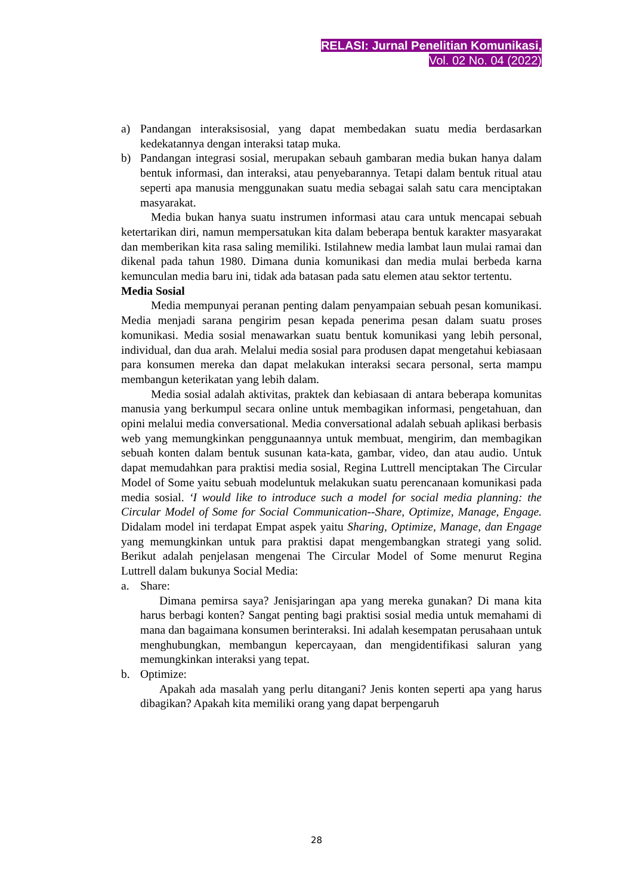RELASI: Jurnal Penelitian Komunikasi,
Vol. 02 No. 04 (2022)
a) Pandangan interaksisosial, yang dapat membedakan suatu media berdasarkan kedekatannya dengan interaksi tatap muka.
b) Pandangan integrasi sosial, merupakan sebauh gambaran media bukan hanya dalam bentuk informasi, dan interaksi, atau penyebarannya. Tetapi dalam bentuk ritual atau seperti apa manusia menggunakan suatu media sebagai salah satu cara menciptakan masyarakat.
Media bukan hanya suatu instrumen informasi atau cara untuk mencapai sebuah ketertarikan diri, namun mempersatukan kita dalam beberapa bentuk karakter masyarakat dan memberikan kita rasa saling memiliki. Istilahnew media lambat laun mulai ramai dan dikenal pada tahun 1980. Dimana dunia komunikasi dan media mulai berbeda karna kemunculan media baru ini, tidak ada batasan pada satu elemen atau sektor tertentu.
Media Sosial
Media mempunyai peranan penting dalam penyampaian sebuah pesan komunikasi. Media menjadi sarana pengirim pesan kepada penerima pesan dalam suatu proses komunikasi. Media sosial menawarkan suatu bentuk komunikasi yang lebih personal, individual, dan dua arah. Melalui media sosial para produsen dapat mengetahui kebiasaan para konsumen mereka dan dapat melakukan interaksi secara personal, serta mampu membangun keterikatan yang lebih dalam.
Media sosial adalah aktivitas, praktek dan kebiasaan di antara beberapa komunitas manusia yang berkumpul secara online untuk membagikan informasi, pengetahuan, dan opini melalui media conversational. Media conversational adalah sebuah aplikasi berbasis web yang memungkinkan penggunaannya untuk membuat, mengirim, dan membagikan sebuah konten dalam bentuk susunan kata-kata, gambar, video, dan atau audio. Untuk dapat memudahkan para praktisi media sosial, Regina Luttrell menciptakan The Circular Model of Some yaitu sebuah modeluntuk melakukan suatu perencanaan komunikasi pada media sosial. ‘I would like to introduce such a model for social media planning: the Circular Model of Some for Social Communication--Share, Optimize, Manage, Engage. Didalam model ini terdapat Empat aspek yaitu Sharing, Optimize, Manage, dan Engage yang memungkinkan untuk para praktisi dapat mengembangkan strategi yang solid. Berikut adalah penjelasan mengenai The Circular Model of Some menurut Regina Luttrell dalam bukunya Social Media:
a. Share:
Dimana pemirsa saya? Jenisjaringan apa yang mereka gunakan? Di mana kita harus berbagi konten? Sangat penting bagi praktisi sosial media untuk memahami di mana dan bagaimana konsumen berinteraksi. Ini adalah kesempatan perusahaan untuk menghubungkan, membangun kepercayaan, dan mengidentifikasi saluran yang memungkinkan interaksi yang tepat.
b. Optimize:
Apakah ada masalah yang perlu ditangani? Jenis konten seperti apa yang harus dibagikan? Apakah kita memiliki orang yang dapat berpengaruh
28